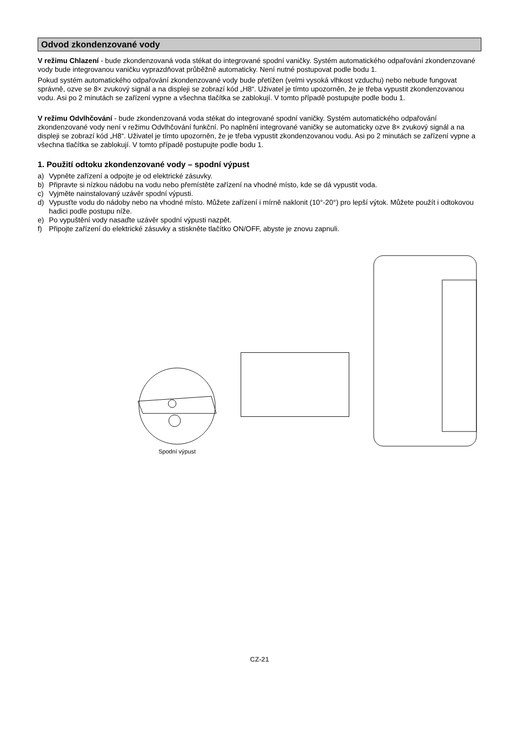Odvod zkondenzované vody
V režimu Chlazení - bude zkondenzovaná voda stékat do integrované spodní vaničky. Systém automatického odpařování zkondenzované vody bude integrovanou vaničku vyprazdňovat průběžně automaticky. Není nutné postupovat podle bodu 1.
Pokud systém automatického odpařování zkondenzované vody bude přetížen (velmi vysoká vlhkost vzduchu) nebo nebude fungovat správně, ozve se 8× zvukový signál a na displeji se zobrazí kód „H8“. Uživatel je tímto upozorněn, že je třeba vypustit zkondenzovanou vodu. Asi po 2 minutách se zařízení vypne a všechna tlačítka se zablokují. V tomto případě postupujte podle bodu 1.
V režimu Odvlhčování - bude zkondenzovaná voda stékat do integrované spodní vaničky. Systém automatického odpařování zkondenzované vody není v režimu Odvlhčování funkční. Po naplnění integrované vaničky se automaticky ozve 8× zvukový signál a na displeji se zobrazí kód „H8“. Uživatel je tímto upozorněn, že je třeba vypustit zkondenzovanou vodu. Asi po 2 minutách se zařízení vypne a všechna tlačítka se zablokují. V tomto případě postupujte podle bodu 1.
1. Použití odtoku zkondenzované vody – spodní výpust
a) Vypněte zařízení a odpojte je od elektrické zásuvky.
b) Připravte si nízkou nádobu na vodu nebo přemístěte zařízení na vhodné místo, kde se dá vypustit voda.
c) Vyjměte nainstalovaný uzávěr spodní výpusti.
d) Vypusťte vodu do nádoby nebo na vhodné místo. Můžete zařízení i mírně naklonit (10°-20°) pro lepší výtok. Můžete použít i odtokovou hadici podle postupu níže.
e) Po vypuštění vody nasaďte uzávěr spodní výpusti nazpět.
f) Připojte zařízení do elektrické zásuvky a stiskněte tlačítko ON/OFF, abyste je znovu zapnuli.
Spodní výpust
CZ-21